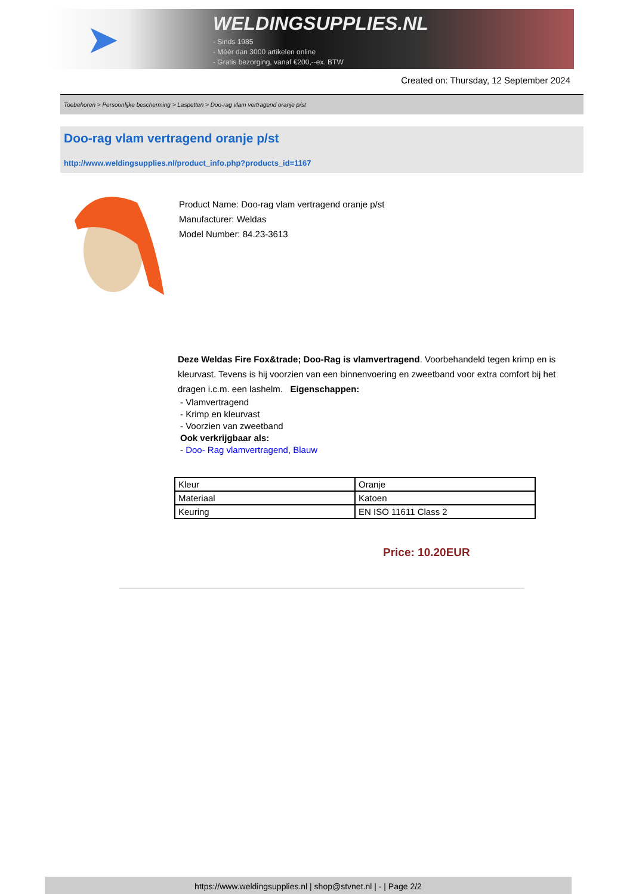➤
WELDINGSUPPLIES.NL
- Sinds 1985
- Méér dan 3000 artikelen online
- Gratis bezorging, vanaf €200,--ex. BTW
Created on: Thursday, 12 September 2024
Toebehoren > Persoonlijke bescherming > Laspetten > Doo-rag vlam vertragend oranje p/st
Doo-rag vlam vertragend oranje p/st
http://www.weldingsupplies.nl/product_info.php?products_id=1167
Product Name: Doo-rag vlam vertragend oranje p/st
Manufacturer: Weldas
Model Number: 84.23-3613
Deze Weldas Fire Fox&trade; Doo-Rag is vlamvertragend. Voorbehandeld tegen krimp en is kleurvast. Tevens is hij voorzien van een binnenvoering en zweetband voor extra comfort bij het dragen i.c.m. een lashelm. Eigenschappen:
- Vlamvertragend
- Krimp en kleurvast
- Voorzien van zweetband
Ook verkrijgbaar als:
- Doo- Rag vlamvertragend, Blauw
| Kleur | Oranje |
| Materiaal | Katoen |
| Keuring | EN ISO 11611 Class 2 |
Price: 10.20EUR
https://www.weldingsupplies.nl | shop@stvnet.nl | - | Page 2/2